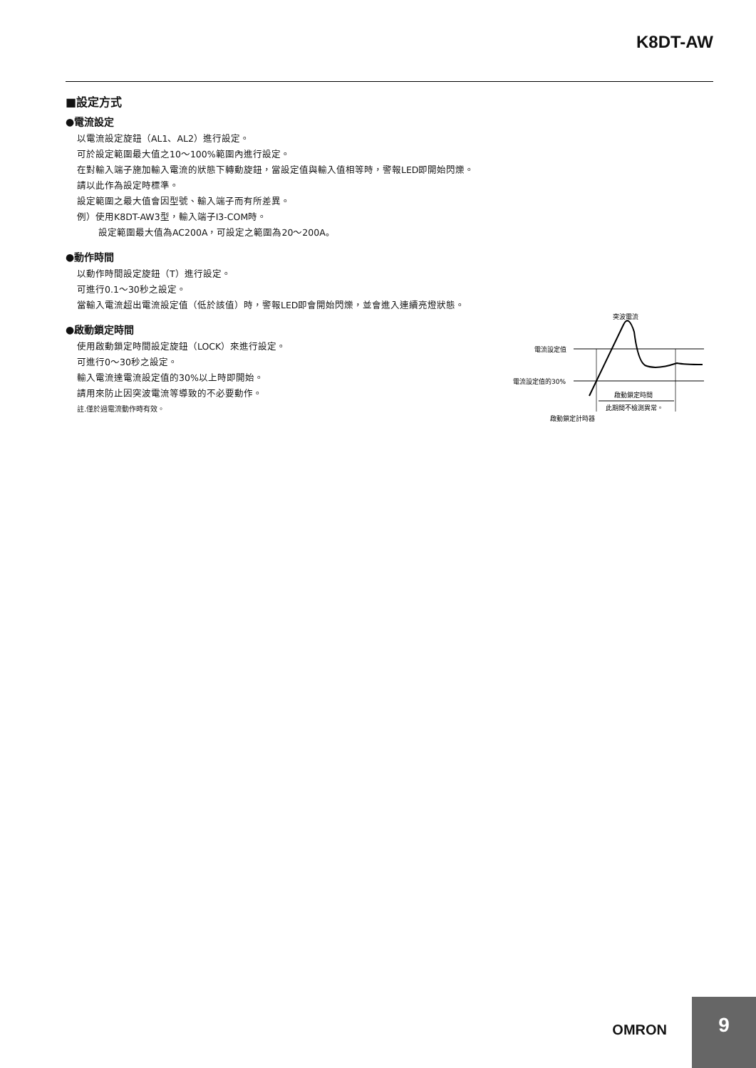K8DT-AW
■設定方式
●電流設定
以電流設定旋鈕（AL1、AL2）進行設定。
可於設定範圍最大值之10～100%範圍內進行設定。
在對輸入端子施加輸入電流的狀態下轉動旋鈕，當設定值與輸入值相等時，警報LED即開始閃爍。
請以此作為設定時標準。
設定範圍之最大值會因型號、輸入端子而有所差異。
例）使用K8DT-AW3型，輸入端子I3-COM時。
設定範圍最大值為AC200A，可設定之範圍為20～200A。
●動作時間
以動作時間設定旋鈕（T）進行設定。
可進行0.1～30秒之設定。
當輸入電流超出電流設定值（低於該值）時，警報LED即會開始閃爍，並會進入連續亮燈狀態。
●啟動鎖定時間
使用啟動鎖定時間設定旋鈕（LOCK）來進行設定。
可進行0～30秒之設定。
輸入電流達電流設定值的30%以上時即開始。
請用來防止因突波電流等導致的不必要動作。
註.僅於過電流動作時有效。
突波電流
電流設定值
電流設定值的30%
啟動鎖定時間
此期間不檢測異常。
啟動鎖定計時器
OMRON
9